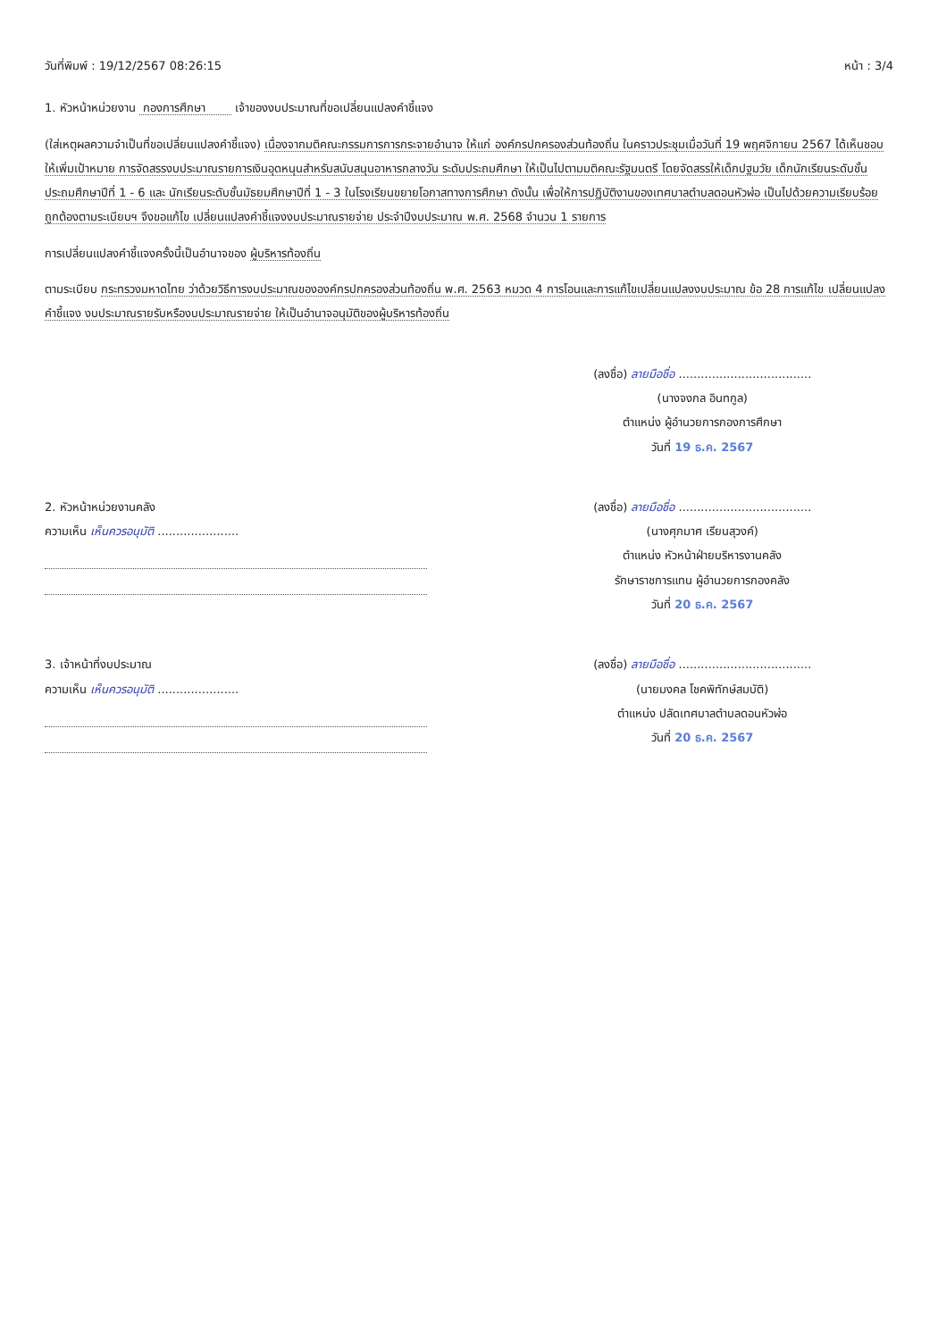วันที่พิมพ์ : 19/12/2567 08:26:15 หน้า : 3/4
1. หัวหน้าหน่วยงาน กองการศึกษา เจ้าของงบประมาณที่ขอเปลี่ยนแปลงคำชี้แจง
(ใส่เหตุผลความจำเป็นที่ขอเปลี่ยนแปลงคำชี้แจง) เนื่องจากมติคณะกรรมการการกระจายอำนาจ ให้แก่ องค์กรปกครองส่วนท้องถิ่น ในคราวประชุมเมื่อวันที่ 19 พฤศจิกายน 2567 ได้เห็นชอบให้เพิ่มเป้าหมาย การจัดสรรงบประมาณรายการเงินอุดหนุนสำหรับสนับสนุนอาหารกลางวัน ระดับประถมศึกษา ให้เป็นไปตามมติคณะรัฐมนตรี โดยจัดสรรให้เด็กปฐมวัย เด็กนักเรียนระดับชั้นประถมศึกษาปีที่ 1 - 6 และ นักเรียนระดับชั้นมัธยมศึกษาปีที่ 1 - 3 ในโรงเรียนขยายโอกาสทางการศึกษา ดังนั้น เพื่อให้การปฏิบัติงานของเทศบาลตำบลดอนหัวฬ่อ เป็นไปด้วยความเรียบร้อย ถูกต้องตามระเบียบฯ จึงขอแก้ไข เปลี่ยนแปลงคำชี้แจงงบประมาณรายจ่าย ประจำปีงบประมาณ พ.ศ. 2568 จำนวน 1 รายการ
การเปลี่ยนแปลงคำชี้แจงครั้งนี้เป็นอำนาจของ ผู้บริหารท้องถิ่น
ตามระเบียบ กระทรวงมหาดไทย ว่าด้วยวิธีการงบประมาณขององค์กรปกครองส่วนท้องถิ่น พ.ศ. 2563 หมวด 4 การโอนและการแก้ไขเปลี่ยนแปลงงบประมาณ ข้อ 28 การแก้ไข เปลี่ยนแปลงคำชี้แจง งบประมาณรายรับหรืองบประมาณรายจ่าย ให้เป็นอำนาจอนุมัติของผู้บริหารท้องถิ่น
(ลงชื่อ) ลายมือชื่อ ....................................
(นางจงกล อินทกูล)
ตำแหน่ง ผู้อำนวยการกองการศึกษา
วันที่ 19 ธ.ค. 2567
2. หัวหน้าหน่วยงานคลัง
ความเห็น เห็นควรอนุมัติ ......................
(ลงชื่อ) ลายมือชื่อ ....................................
(นางศุภมาศ เรียนสุวงค์)
ตำแหน่ง หัวหน้าฝ่ายบริหารงานคลัง
รักษาราชการแทน ผู้อำนวยการกองคลัง
วันที่ 20 ธ.ค. 2567
3. เจ้าหน้าที่งบประมาณ
ความเห็น เห็นควรอนุมัติ ......................
(ลงชื่อ) ลายมือชื่อ ....................................
(นายมงคล โชคพิทักษ์สมบัติ)
ตำแหน่ง ปลัดเทศบาลตำบลดอนหัวฬ่อ
วันที่ 20 ธ.ค. 2567